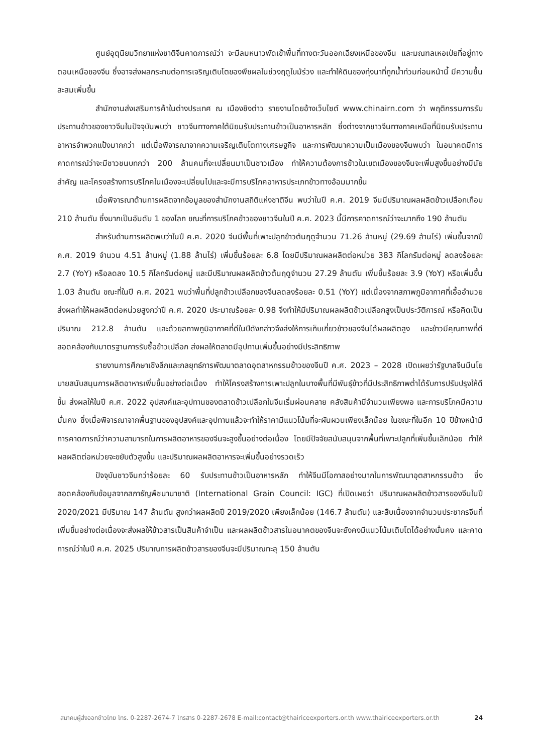ศูนย์อุตุนิยมวิทยาแห่งชาติจีนคาดการณ์ว่า จะมีลมหนาวพัดเข้าพื้นที่ทางตะวันออกเฉียงเหนือของจีน และมณฑลเหอเป่ยที่อยู่ทางตอนเหนือของจีน ซึ่งอาจส่งผลกระทบต่อการเจริญเติบโตของพืชผลในช่วงฤดูใบม้ร่วง และทำให้ดินของทุ่งนาที่ถูกน้ำท่วมก่อนหน้านี้ มีความชื้นสะสมเพิ่มขึ้น
สำนักงานส่งเสริมการค้าในต่างประเทศ ณ เมืองชิงต่าว รายงานโดยอ้างเว็บไซต์ www.chinairn.com ว่า พฤติกรรมการรับประทานข้าวของชาวจีนในปัจจุบันพบว่า ชาวจีนทางภาคใต้นิยมรับประทานข้าวเป็นอาหารหลัก ซึ่งต่างจากชาวจีนทางภาคเหนือที่นิยมรับประทานอาหารจำพวกแป้งมากกว่า แต่เมื่อพิจารณาจากความเจริญเติบโตทางเศรษฐกิจ และการพัฒนาความเป็นเมืองของจีนพบว่า ในอนาคตมีการคาดการณ์ว่าจะมีชาวชนบทกว่า 200 ล้านคนที่จะเปลี่ยนมาเป็นชาวเมือง ทำให้ความต้องการข้าวในเขตเมืองของจีนจะเพิ่มสูงขึ้นอย่างมีนัยสำคัญ และโครงสร้างการบริโภคในเมืองจะเปลี่ยนไปและจะมีการบริโภคอาหารประเภทข้าวทางอ้อมมากขึ้น
เมื่อพิจารณาด้านการผลิตจากข้อมูลของสำนักงานสถิติแห่งชาติจีน พบว่าในปี ค.ศ. 2019 จีนมีปริมาณผลผลิตข้าวเปลือกเกือบ 210 ล้านตัน ซึ่งมากเป็นอันดับ 1 ของโลก ขณะที่การบริโภคข้าวของชาวจีนในปี ค.ศ. 2023 นี้มีการคาดการณ์ว่าจะมากถึง 190 ล้านตัน
สำหรับด้านการผลิตพบว่าในปี ค.ศ. 2020 จีนมีพื้นที่เพาะปลูกข้าวต้นฤดูจำนวน 71.26 ล้านหมู่ (29.69 ล้านไร่) เพิ่มขึ้นจากปี ค.ศ. 2019 จำนวน 4.51 ล้านหมู่ (1.88 ล้านไร่) เพิ่มขึ้นร้อยละ 6.8 โดยมีปริมาณผลผลิตต่อหน่วย 383 กิโลกรัมต่อหมู่ ลดลงร้อยละ 2.7 (YoY) หรือลดลง 10.5 กิโลกรัมต่อหมู่ และมีปริมาณผลผลิตข้าวต้นฤดูจำนวน 27.29 ล้านตัน เพิ่มขึ้นร้อยละ 3.9 (YoY) หรือเพิ่มขึ้น 1.03 ล้านตัน ขณะที่ในปี ค.ศ. 2021 พบว่าพื้นที่ปลูกข้าวเปลือกของจีนลดลงร้อยละ 0.51 (YoY) แต่เนื่องจากสภาพภูมิอากาศที่เอื้ออำนวยส่งผลทำให้ผลผลิตต่อหน่วยสูงกว่าปี ค.ศ. 2020 ประมาณร้อยละ 0.98 จึงทำให้มีปริมาณผลผลิตข้าวเปลือกสูงเป็นประวัติการณ์ หรือคิดเป็นปริมาณ 212.8 ล้านตัน และด้วยสภาพภูมิอากาศที่ดีในปีดังกล่าวจึงส่งให้การเก็บเกี่ยวข้าวของจีนได้ผลผลิตสูง และข้าวมีคุณภาพที่ดีสอดคล้องกับมาตรฐานการรับซื้อข้าวเปลือก ส่งผลให้ตลาดมีอุปทานเพิ่มขึ้นอย่างมีประสิทธิภาพ
รายงานการศึกษาเชิงลึกและกลยุทธ์การพัฒนาตลาดอุตสาหกรรมข้าวของจีนปี ค.ศ. 2023 – 2028 เปิดเผยว่ารัฐบาลจีนมีนโยบายสนับสนุนการผลิตอาหารเพิ่มขึ้นอย่างต่อเนื่อง ทำให้โครงสร้างการเพาะปลูกในบางพื้นที่มีพันธุ์ข้าวที่มีประสิทธิภาพต่ำได้รับการปรับปรุงให้ดีขึ้น ส่งผลให้ในปี ค.ศ. 2022 อุปสงค์และอุปทานของตลาดข้าวเปลือกในจีนเริ่มผ่อนคลาย คลังสินค้ามีจำนวนเพียงพอ และการบริโภคมีความมั่นคง ซึ่งเมื่อพิจารณาจากพื้นฐานของอุปสงค์และอุปทานแล้วจะทำให้ราคามีแนวโน้มที่จะผันผวนเพียงเล็กน้อย ในขณะที่ในอีก 10 ปีข้างหน้ามีการคาดการณ์ว่าความสามารถในการผลิตอาหารของจีนจะสูงขึ้นอย่างต่อเนื่อง โดยมีปัจจัยสนับสนุนจากพื้นที่เพาะปลูกที่เพิ่มขึ้นเล็กน้อย ทำให้ผลผลิตต่อหน่วยจะขยับตัวสูงขึ้น และปริมาณผลผลิตอาหารจะเพิ่มขึ้นอย่างรวดเร็ว
ปัจจุบันชาวจีนกว่าร้อยละ 60 รับประทานข้าวเป็นอาหารหลัก ทำให้จีนมีโอกาสอย่างมากในการพัฒนาอุตสาหกรรมข้าว ซึ่งสอดคล้องกับข้อมูลจากสภาธัญพืชนานาชาติ (International Grain Council: IGC) ที่เปิดเผยว่า ปริมาณผลผลิตข้าวสารของจีนในปี 2020/2021 มีปริมาณ 147 ล้านตัน สูงกว่าผลผลิตปี 2019/2020 เพียงเล็กน้อย (146.7 ล้านตัน) และสืบเนื่องจากจำนวนประชากรจีนที่เพิ่มขึ้นอย่างต่อเนื่องจะส่งผลให้ข้าวสารเป็นสินค้าจำเป็น และผลผลิตข้าวสารในอนาคตของจีนจะยังคงมีแนวโน้มเติบโตได้อย่างมั่นคง และคาดการณ์ว่าในปี ค.ศ. 2025 ปริมาณการผลิตข้าวสารของจีนจะมีปริมาณทะลุ 150 ล้านตัน
สมาคมผู้ส่งออกข้าวไทย โทร. 0-2287-2674-7 โทรสาร 0-2287-2678 E-mail:contact@thairiceexporters.or.th www.thairiceexporters.or.th 24